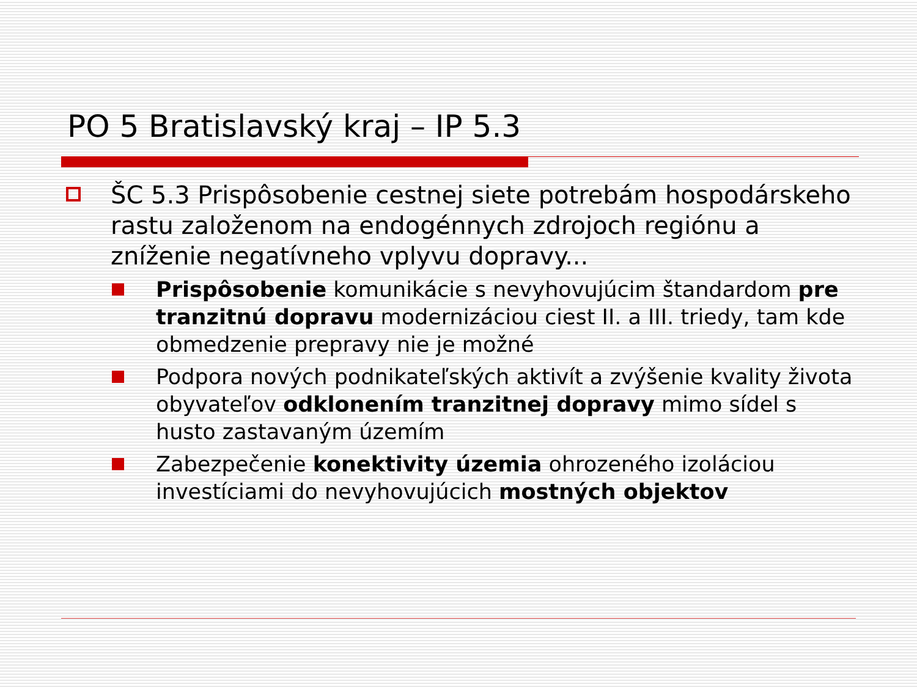PO 5 Bratislavský kraj – IP 5.3
ŠC 5.3 Prispôsobenie cestnej siete potrebám hospodárskeho rastu založenom na endogénnych zdrojoch regiónu a zníženie negatívneho vplyvu dopravy...
Prispôsobenie komunikácie s nevyhovujúcim štandardom pre tranzitnú dopravu modernizáciou ciest II. a III. triedy, tam kde obmedzenie prepravy nie je možné
Podpora nových podnikateľských aktivít a zvýšenie kvality života obyvateľov odklonením tranzitnej dopravy mimo sídel s husto zastavaným územím
Zabezpečenie konektivity územia ohrozeného izoláciou investíciami do nevyhovujúcich mostných objektov